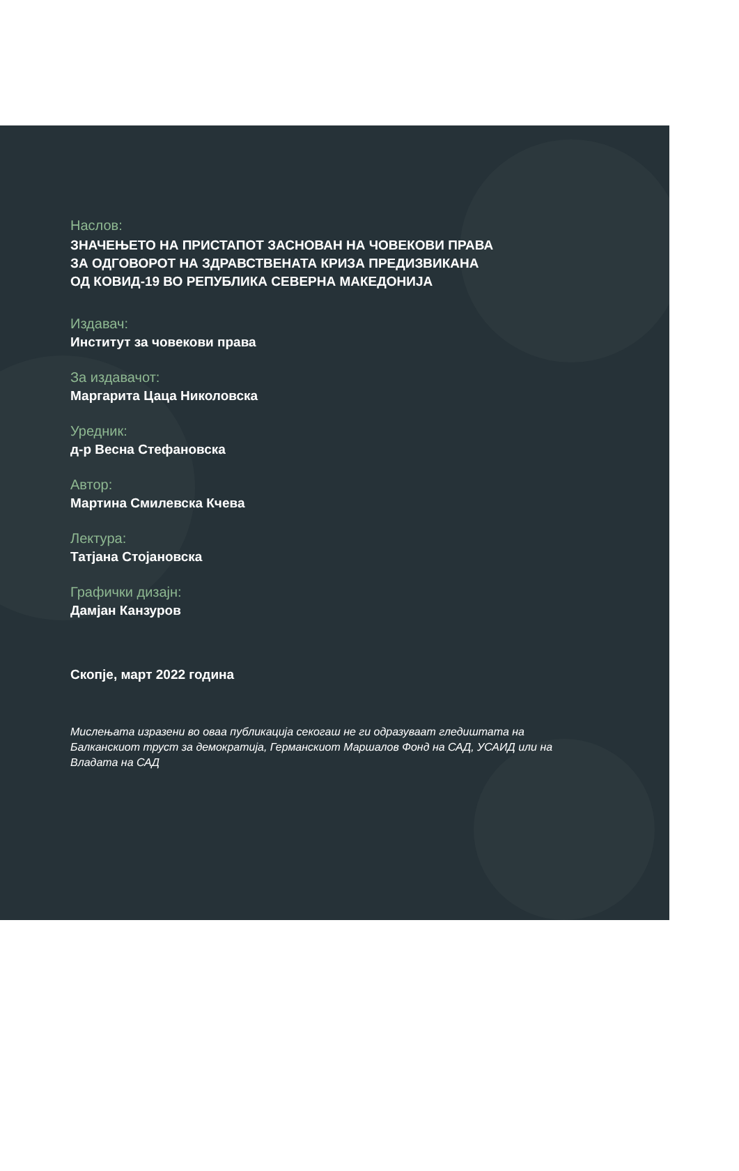Наслов:
ЗНАЧЕЊЕТО НА ПРИСТАПОТ ЗАСНОВАН НА ЧОВЕКОВИ ПРАВА
ЗА ОДГОВОРОТ НА ЗДРАВСТВЕНАТА КРИЗА ПРЕДИЗВИКАНА
ОД КОВИД-19 ВО РЕПУБЛИКА СЕВЕРНА МАКЕДОНИЈА
Издавач:
Институт за човекови права
За издавачот:
Маргарита Цаца Николовска
Уредник:
д-р Весна Стефановска
Автор:
Мартина Смилевска Кчева
Лектура:
Татјана Стојановска
Графички дизајн:
Дамјан Канзуров
Скопје, март 2022 година
Мислењата изразени во оваа публикација секогаш не ги одразуваат гледиштата на Балканскиот труст за демократија, Германскиот Маршалов Фонд на САД, УСАИД или на Владата на САД